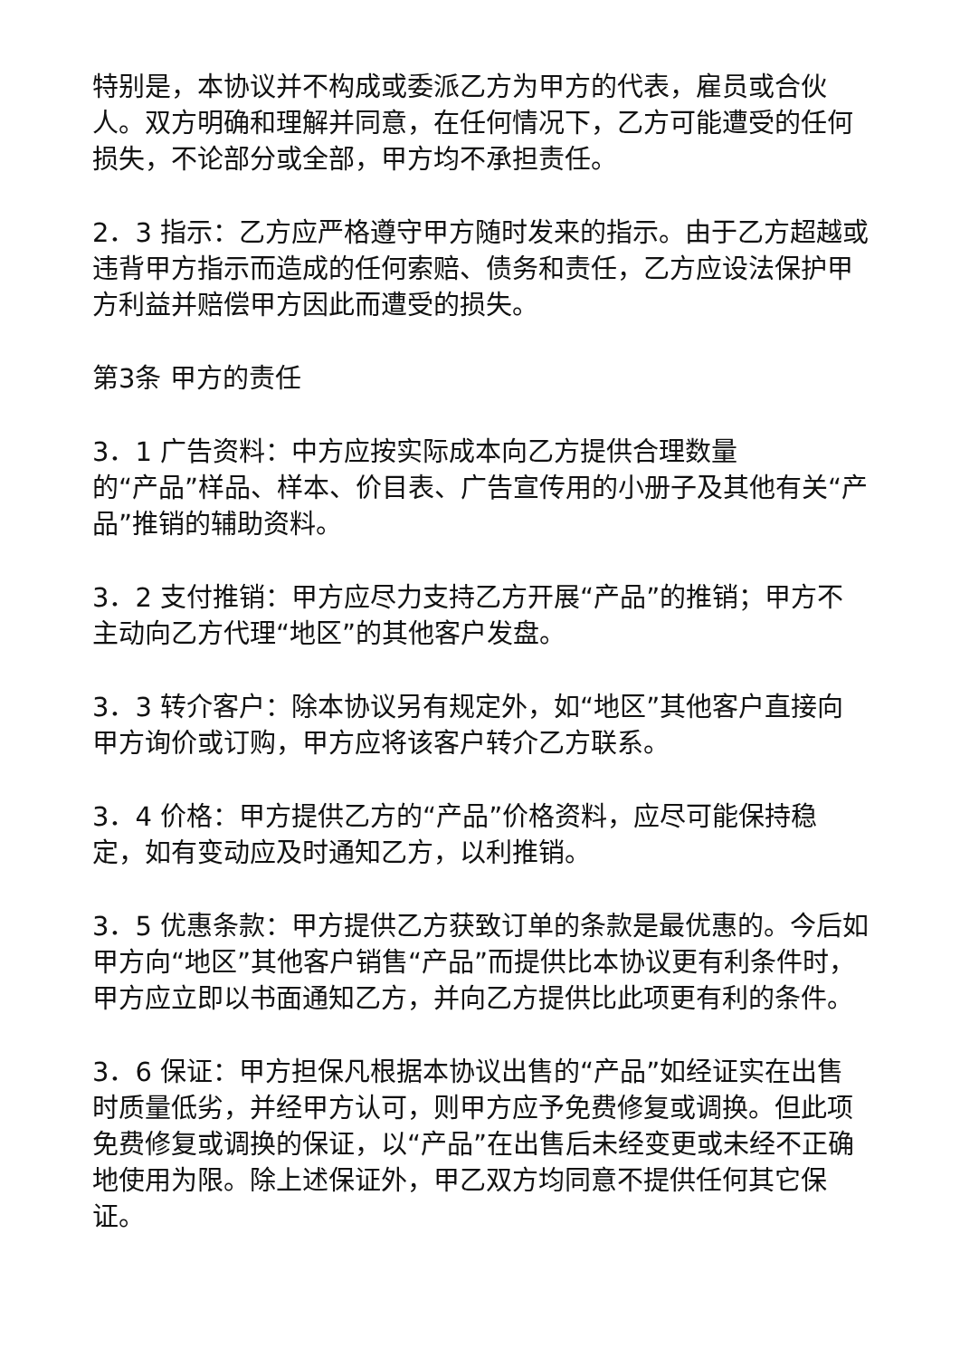特别是，本协议并不构成或委派乙方为甲方的代表，雇员或合伙人。双方明确和理解并同意，在任何情况下，乙方可能遭受的任何损失，不论部分或全部，甲方均不承担责任。
2．3 指示：乙方应严格遵守甲方随时发来的指示。由于乙方超越或违背甲方指示而造成的任何索赔、债务和责任，乙方应设法保护甲方利益并赔偿甲方因此而遭受的损失。
第3条 甲方的责任
3．1 广告资料：中方应按实际成本向乙方提供合理数量
的“产品”样品、样本、价目表、广告宣传用的小册子及其他有关“产品”推销的辅助资料。
3．2 支付推销：甲方应尽力支持乙方开展“产品”的推销；甲方不主动向乙方代理“地区”的其他客户发盘。
3．3 转介客户：除本协议另有规定外，如“地区”其他客户直接向甲方询价或订购，甲方应将该客户转介乙方联系。
3．4 价格：甲方提供乙方的“产品”价格资料，应尽可能保持稳定，如有变动应及时通知乙方，以利推销。
3．5 优惠条款：甲方提供乙方获致订单的条款是最优惠的。今后如甲方向“地区”其他客户销售“产品”而提供比本协议更有利条件时，甲方应立即以书面通知乙方，并向乙方提供比此项更有利的条件。
3．6 保证：甲方担保凡根据本协议出售的“产品”如经证实在出售时质量低劣，并经甲方认可，则甲方应予免费修复或调换。但此项免费修复或调换的保证，以“产品”在出售后未经变更或未经不正确地使用为限。除上述保证外，甲乙双方均同意不提供任何其它保证。